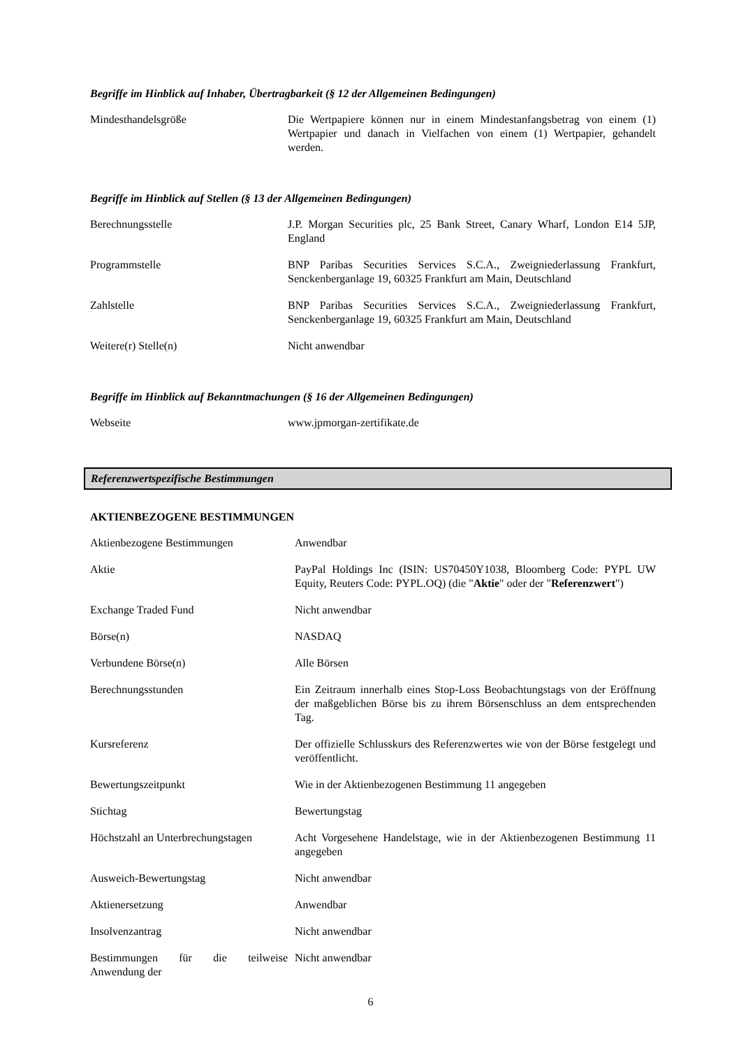Begriffe im Hinblick auf Inhaber, Übertragbarkeit (§ 12 der Allgemeinen Bedingungen)
| Mindesthandelsgröße | Die Wertpapiere können nur in einem Mindestanfangsbetrag von einem (1) Wertpapier und danach in Vielfachen von einem (1) Wertpapier, gehandelt werden. |
Begriffe im Hinblick auf Stellen (§ 13 der Allgemeinen Bedingungen)
| Berechnungsstelle | J.P. Morgan Securities plc, 25 Bank Street, Canary Wharf, London E14 5JP, England |
| Programmstelle | BNP Paribas Securities Services S.C.A., Zweigniederlassung Frankfurt, Senckenberganlage 19, 60325 Frankfurt am Main, Deutschland |
| Zahlstelle | BNP Paribas Securities Services S.C.A., Zweigniederlassung Frankfurt, Senckenberganlage 19, 60325 Frankfurt am Main, Deutschland |
| Weitere(r) Stelle(n) | Nicht anwendbar |
Begriffe im Hinblick auf Bekanntmachungen (§ 16 der Allgemeinen Bedingungen)
| Webseite | www.jpmorgan-zertifikate.de |
Referenzwertspezifische Bestimmungen
AKTIENBEZOGENE BESTIMMUNGEN
| Aktienbezogene Bestimmungen | Anwendbar |
| Aktie | PayPal Holdings Inc (ISIN: US70450Y1038, Bloomberg Code: PYPL UW Equity, Reuters Code: PYPL.OQ) (die " Aktie " oder der " Referenzwert ") |
| Exchange Traded Fund | Nicht anwendbar |
| Börse(n) | NASDAQ |
| Verbundene Börse(n) | Alle Börsen |
| Berechnungsstunden | Ein Zeitraum innerhalb eines Stop-Loss Beobachtungstags von der Eröffnung der maßgeblichen Börse bis zu ihrem Börsenschluss an dem entsprechenden Tag. |
| Kursreferenz | Der offizielle Schlusskurs des Referenzwertes wie von der Börse festgelegt und veröffentlicht. |
| Bewertungszeitpunkt | Wie in der Aktienbezogenen Bestimmung 11 angegeben |
| Stichtag | Bewertungstag |
| Höchstzahl an Unterbrechungstagen | Acht Vorgesehene Handelstage, wie in der Aktienbezogenen Bestimmung 11 angegeben |
| Ausweich-Bewertungstag | Nicht anwendbar |
| Aktienersetzung | Anwendbar |
| Insolvenzantrag | Nicht anwendbar |
| Bestimmungen für die teilweise Anwendung der | Nicht anwendbar |
6